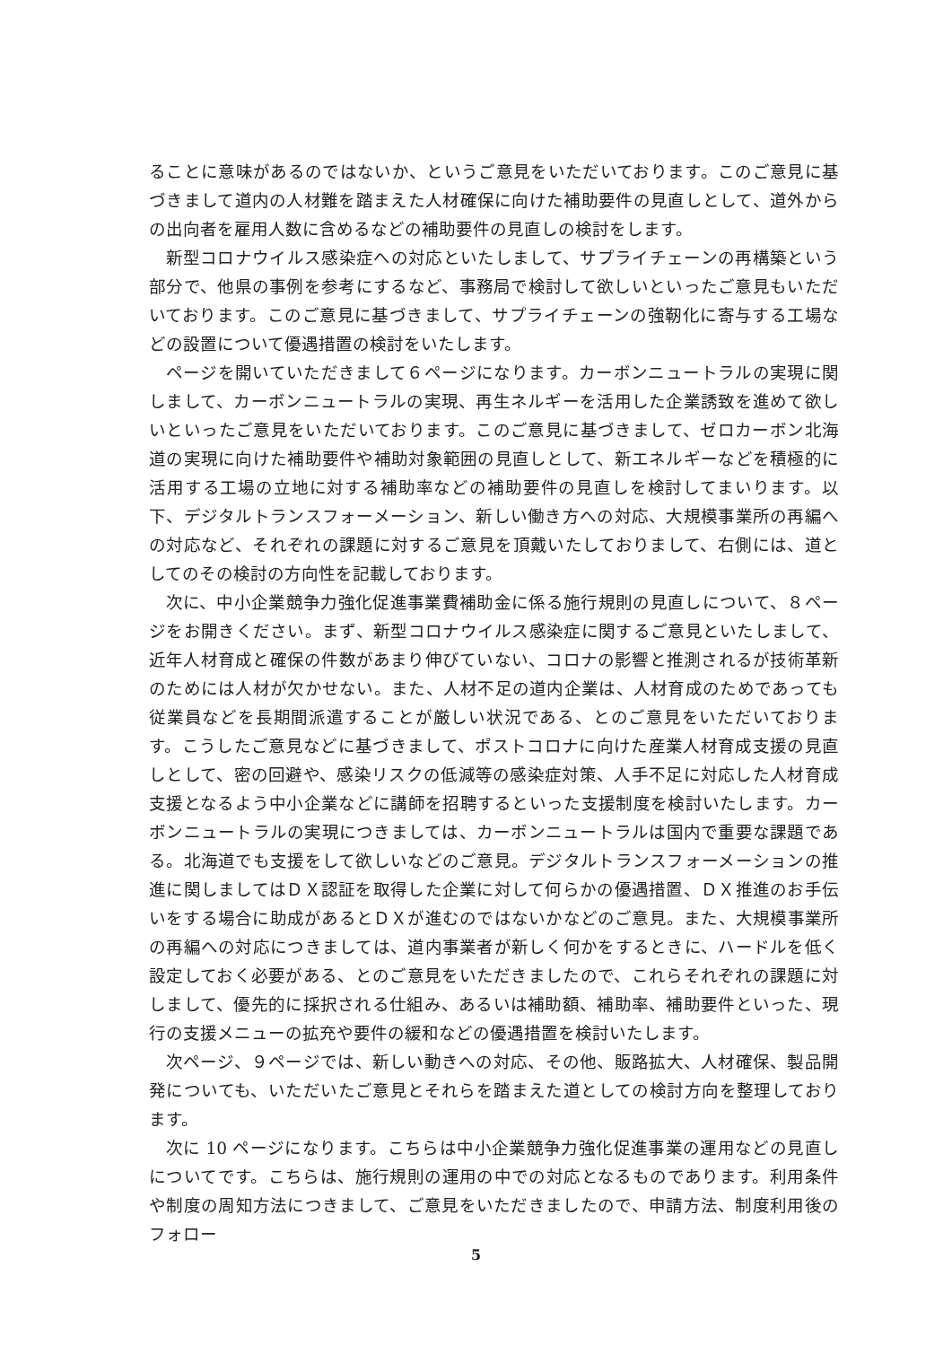ることに意味があるのではないか、というご意見をいただいております。このご意見に基づきまして道内の人材難を踏まえた人材確保に向けた補助要件の見直しとして、道外からの出向者を雇用人数に含めるなどの補助要件の見直しの検討をします。
新型コロナウイルス感染症への対応といたしまして、サプライチェーンの再構築という部分で、他県の事例を参考にするなど、事務局で検討して欲しいといったご意見もいただいております。このご意見に基づきまして、サプライチェーンの強靭化に寄与する工場などの設置について優遇措置の検討をいたします。
ページを開いていただきまして６ページになります。カーボンニュートラルの実現に関しまして、カーボンニュートラルの実現、再生ネルギーを活用した企業誘致を進めて欲しいといったご意見をいただいております。このご意見に基づきまして、ゼロカーボン北海道の実現に向けた補助要件や補助対象範囲の見直しとして、新エネルギーなどを積極的に活用する工場の立地に対する補助率などの補助要件の見直しを検討してまいります。以下、デジタルトランスフォーメーション、新しい働き方への対応、大規模事業所の再編への対応など、それぞれの課題に対するご意見を頂戴いたしておりまして、右側には、道としてのその検討の方向性を記載しております。
次に、中小企業競争力強化促進事業費補助金に係る施行規則の見直しについて、８ページをお開きください。まず、新型コロナウイルス感染症に関するご意見といたしまして、近年人材育成と確保の件数があまり伸びていない、コロナの影響と推測されるが技術革新のためには人材が欠かせない。また、人材不足の道内企業は、人材育成のためであっても従業員などを長期間派遣することが厳しい状況である、とのご意見をいただいております。こうしたご意見などに基づきまして、ポストコロナに向けた産業人材育成支援の見直しとして、密の回避や、感染リスクの低減等の感染症対策、人手不足に対応した人材育成支援となるよう中小企業などに講師を招聘するといった支援制度を検討いたします。カーボンニュートラルの実現につきましては、カーボンニュートラルは国内で重要な課題である。北海道でも支援をして欲しいなどのご意見。デジタルトランスフォーメーションの推進に関しましてはＤＸ認証を取得した企業に対して何らかの優遇措置、ＤＸ推進のお手伝いをする場合に助成があるとＤＸが進むのではないかなどのご意見。また、大規模事業所の再編への対応につきましては、道内事業者が新しく何かをするときに、ハードルを低く設定しておく必要がある、とのご意見をいただきましたので、これらそれぞれの課題に対しまして、優先的に採択される仕組み、あるいは補助額、補助率、補助要件といった、現行の支援メニューの拡充や要件の緩和などの優遇措置を検討いたします。
次ページ、９ページでは、新しい動きへの対応、その他、販路拡大、人材確保、製品開発についても、いただいたご意見とそれらを踏まえた道としての検討方向を整理しております。
次に 10 ページになります。こちらは中小企業競争力強化促進事業の運用などの見直しについてです。こちらは、施行規則の運用の中での対応となるものであります。利用条件や制度の周知方法につきまして、ご意見をいただきましたので、申請方法、制度利用後のフォロー
5